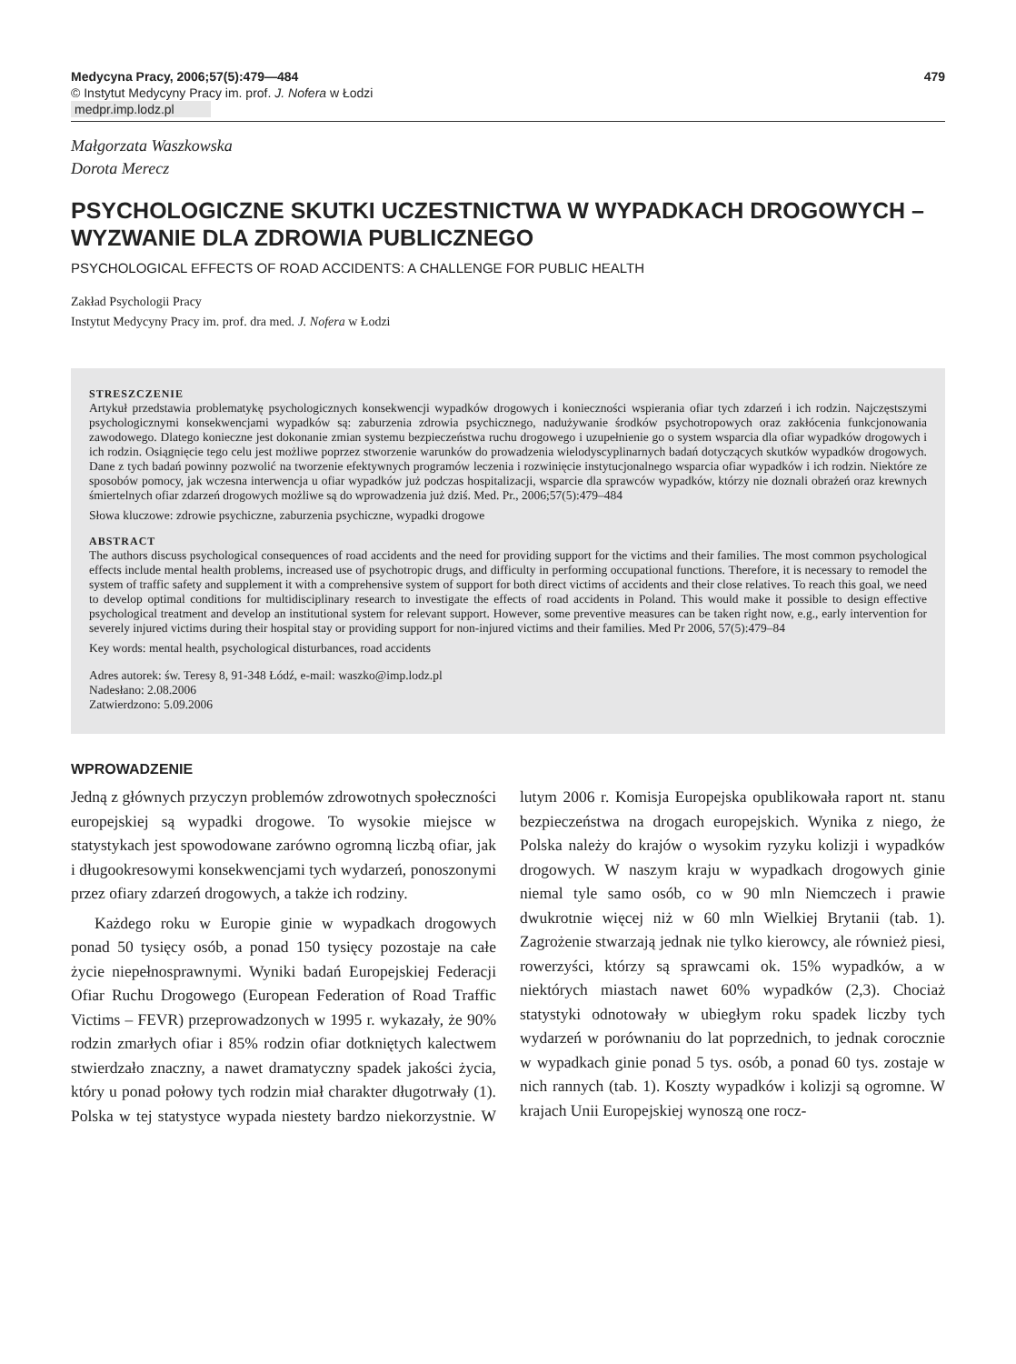Medycyna Pracy, 2006;57(5):479—484
© Instytut Medycyny Pracy im. prof. J. Nofera w Łodzi
medpr.imp.lodz.pl
479
Małgorzata Waszkowska
Dorota Merecz
PSYCHOLOGICZNE SKUTKI UCZESTNICTWA W WYPADKACH DROGOWYCH – WYZWANIE DLA ZDROWIA PUBLICZNEGO
PSYCHOLOGICAL EFFECTS OF ROAD ACCIDENTS: A CHALLENGE FOR PUBLIC HEALTH
Zakład Psychologii Pracy
Instytut Medycyny Pracy im. prof. dra med. J. Nofera w Łodzi
STRESZCZENIE
Artykuł przedstawia problematykę psychologicznych konsekwencji wypadków drogowych i konieczności wspierania ofiar tych zdarzeń i ich rodzin. Najczęstszymi psychologicznymi konsekwencjami wypadków są: zaburzenia zdrowia psychicznego, nadużywanie środków psychotropowych oraz zakłócenia funkcjonowania zawodowego. Dlatego konieczne jest dokonanie zmian systemu bezpieczeństwa ruchu drogowego i uzupełnienie go o system wsparcia dla ofiar wypadków drogowych i ich rodzin. Osiągnięcie tego celu jest możliwe poprzez stworzenie warunków do prowadzenia wielodyscyplinarnych badań dotyczących skutków wypadków drogowych. Dane z tych badań powinny pozwolić na tworzenie efektywnych programów leczenia i rozwinięcie instytucjonalnego wsparcia ofiar wypadków i ich rodzin. Niektóre ze sposobów pomocy, jak wczesna interwencja u ofiar wypadków już podczas hospitalizacji, wsparcie dla sprawców wypadków, którzy nie doznali obrażeń oraz krewnych śmiertelnych ofiar zdarzeń drogowych możliwe są do wprowadzenia już dziś. Med. Pr., 2006;57(5):479–484
Słowa kluczowe: zdrowie psychiczne, zaburzenia psychiczne, wypadki drogowe
ABSTRACT
The authors discuss psychological consequences of road accidents and the need for providing support for the victims and their families. The most common psychological effects include mental health problems, increased use of psychotropic drugs, and difficulty in performing occupational functions. Therefore, it is necessary to remodel the system of traffic safety and supplement it with a comprehensive system of support for both direct victims of accidents and their close relatives. To reach this goal, we need to develop optimal conditions for multidisciplinary research to investigate the effects of road accidents in Poland. This would make it possible to design effective psychological treatment and develop an institutional system for relevant support. However, some preventive measures can be taken right now, e.g., early intervention for severely injured victims during their hospital stay or providing support for non-injured victims and their families. Med Pr 2006, 57(5):479–84
Key words: mental health, psychological disturbances, road accidents
Adres autorek: św. Teresy 8, 91-348 Łódź, e-mail: waszko@imp.lodz.pl
Nadesłano: 2.08.2006
Zatwierdzono: 5.09.2006
WPROWADZENIE
Jedną z głównych przyczyn problemów zdrowotnych społeczności europejskiej są wypadki drogowe. To wysokie miejsce w statystykach jest spowodowane zarówno ogromną liczbą ofiar, jak i długookresowymi konsekwencjami tych wydarzeń, ponoszonymi przez ofiary zdarzeń drogowych, a także ich rodziny.
Każdego roku w Europie ginie w wypadkach drogowych ponad 50 tysięcy osób, a ponad 150 tysięcy pozostaje na całe życie niepełnosprawnymi. Wyniki badań Europejskiej Federacji Ofiar Ruchu Drogowego (European Federation of Road Traffic Victims – FEVR) przeprowadzonych w 1995 r. wykazały, że 90% rodzin zmarłych ofiar i 85% rodzin ofiar dotkniętych kalectwem stwierdzało znaczny, a nawet dramatyczny spadek jakości życia, który u ponad połowy tych rodzin miał charakter długotrwały (1). Polska w tej statystyce wypada niestety bardzo niekorzystnie. W lutym 2006 r. Komisja Europejska opublikowała raport nt. stanu bezpieczeństwa na drogach europejskich. Wynika z niego, że Polska należy do krajów o wysokim ryzyku kolizji i wypadków drogowych. W naszym kraju w wypadkach drogowych ginie niemal tyle samo osób, co w 90 mln Niemczech i prawie dwukrotnie więcej niż w 60 mln Wielkiej Brytanii (tab. 1). Zagrożenie stwarzają jednak nie tylko kierowcy, ale również piesi, rowerzyści, którzy są sprawcami ok. 15% wypadków, a w niektórych miastach nawet 60% wypadków (2,3). Chociaż statystyki odnotowały w ubiegłym roku spadek liczby tych wydarzeń w porównaniu do lat poprzednich, to jednak corocznie w wypadkach ginie ponad 5 tys. osób, a ponad 60 tys. zostaje w nich rannych (tab. 1). Koszty wypadków i kolizji są ogromne. W krajach Unii Europejskiej wynoszą one rocz-